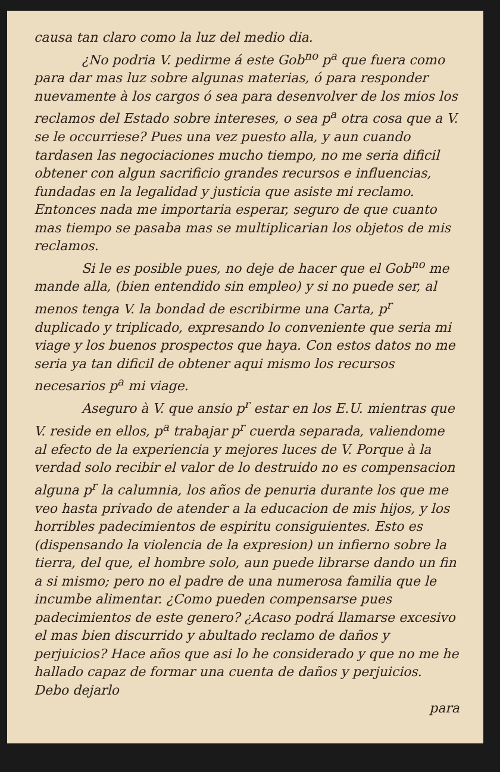causa tan claro como la luz del medio dia.
¿No podria V. pedirme á este Gob<sup>no</sup> p<sup>a</sup> que fuera como para dar mas luz sobre algunas materias, ó para responder nuevamente à los cargos ó sea para desenvolver de los mios los reclamos del Estado sobre intereses, o sea p<sup>a</sup> otra cosa que a V. se le occurriese? Pues una vez puesto alla, y aun cuando tardasen las negociaciones mucho tiempo, no me seria dificil obtener con algun sacrificio grandes recursos e influencias, fundadas en la legalidad y justicia que asiste mi reclamo. Entonces nada me importaria esperar, seguro de que cuanto mas tiempo se pasaba mas se multiplicarian los objetos de mis reclamos.
Si le es posible pues, no deje de hacer que el Gob<sup>no</sup> me mande alla, (bien entendido sin empleo) y si no puede ser, al menos tenga V. la bondad de escribirme una Carta, p<sup>r</sup> duplicado y triplicado, expresando lo conveniente que seria mi viage y los buenos prospectos que haya. Con estos datos no me seria ya tan dificil de obtener aqui mismo los recursos necesarios p<sup>a</sup> mi viage.
Aseguro à V. que ansio p<sup>r</sup> estar en los E.U. mientras que V. reside en ellos, p<sup>a</sup> trabajar p<sup>r</sup> cuerda separada, valiendome al efecto de la experiencia y mejores luces de V. Porque à la verdad solo recibir el valor de lo destruido no es compensacion alguna p<sup>r</sup> la calumnia, los años de penuria durante los que me veo hasta privado de atender a la educacion de mis hijos, y los horribles padecimientos de espiritu consiguientes. Esto es (dispensando la violencia de la expresion) un infierno sobre la tierra, del que, el hombre solo, aun puede librarse dando un fin a si mismo; pero no el padre de una numerosa familia que le incumbe alimentar. ¿Como pueden compensarse pues padecimientos de este genero? ¿Acaso podrá llamarse excesivo el mas bien discurrido y abultado reclamo de daños y perjuicios? Hace años que asi lo he considerado y que no me he hallado capaz de formar una cuenta de daños y perjuicios. Debo dejarlo
para